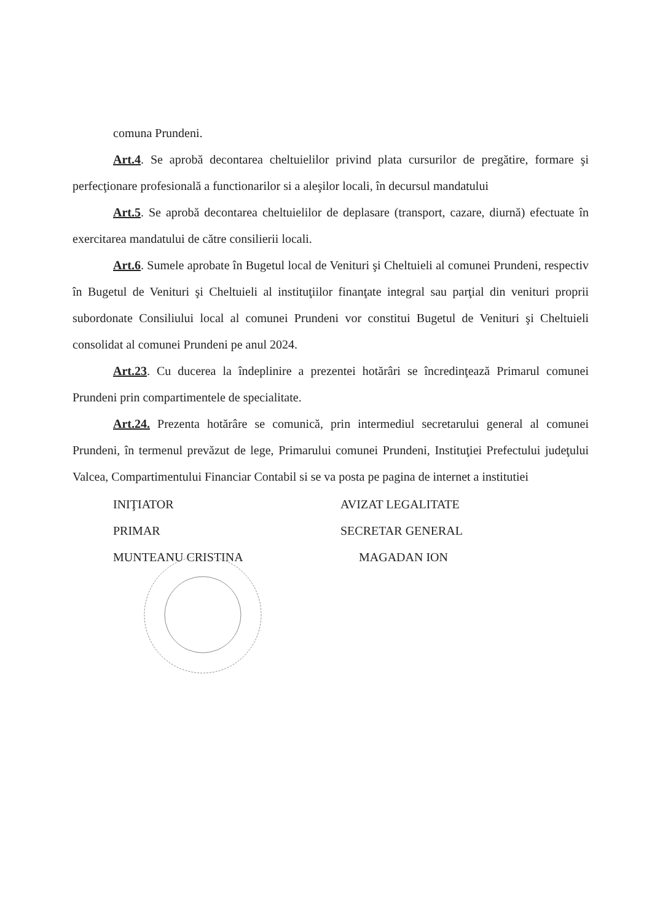comuna Prundeni.
Art.4. Se aprobă decontarea cheltuielilor privind plata cursurilor de pregătire, formare şi perfecţionare profesională a functionarilor si a aleşilor locali, în decursul mandatului
Art.5. Se aprobă decontarea cheltuielilor de deplasare (transport, cazare, diurnă) efectuate în exercitarea mandatului de către consilierii locali.
Art.6. Sumele aprobate în Bugetul local de Venituri şi Cheltuieli al comunei Prundeni, respectiv în Bugetul de Venituri şi Cheltuieli al instituţiilor finanţate integral sau parţial din venituri proprii subordonate Consiliului local al comunei Prundeni vor constitui Bugetul de Venituri şi Cheltuieli consolidat al comunei Prundeni pe anul 2024.
Art.23. Cu ducerea la îndeplinire a prezentei hotărâri se încredinţează Primarul comunei Prundeni prin compartimentele de specialitate.
Art.24. Prezenta hotărâre se comunică, prin intermediul secretarului general al comunei Prundeni, în termenul prevăzut de lege, Primarului comunei Prundeni, Instituţiei Prefectului judeţului Valcea, Compartimentului Financiar Contabil si se va posta pe pagina de internet a institutiei
INIŢIATOR
PRIMAR
MUNTEANU CRISTINA
AVIZAT LEGALITATE
SECRETAR GENERAL
MAGADAN ION